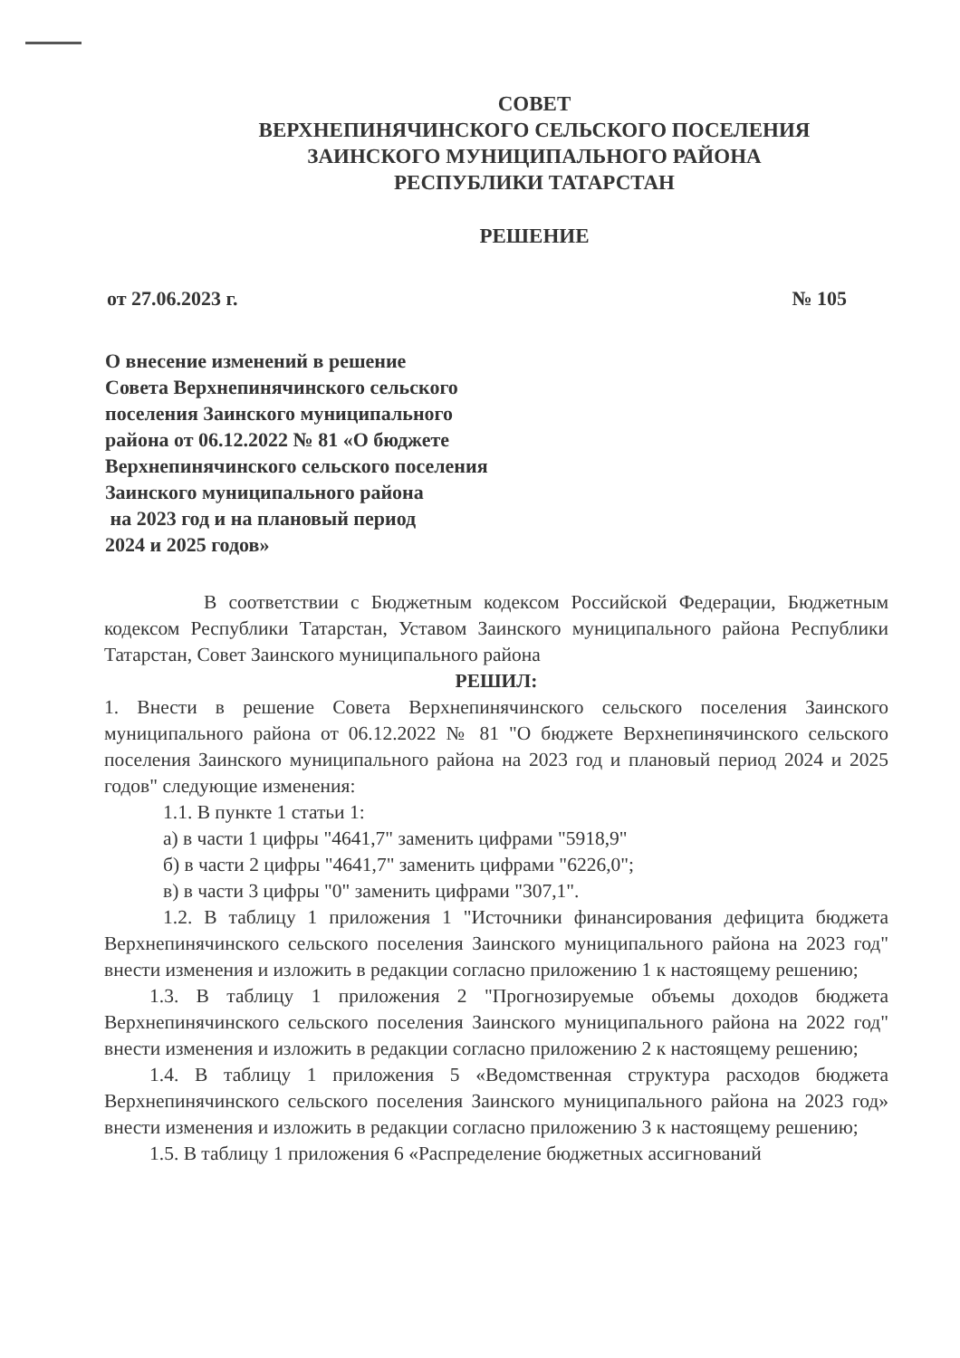СОВЕТ
ВЕРХНЕПИНЯЧИНСКОГО СЕЛЬСКОГО ПОСЕЛЕНИЯ
ЗАИНСКОГО МУНИЦИПАЛЬНОГО РАЙОНА
РЕСПУБЛИКИ ТАТАРСТАН
РЕШЕНИЕ
от 27.06.2023 г. № 105
О внесение изменений в решение
Совета Верхнепинячинского сельского
поселения Заинского муниципального
района от 06.12.2022 № 81 «О бюджете
Верхнепинячинского сельского поселения
Заинского муниципального района
на 2023 год и на плановый период
2024 и 2025 годов»
В соответствии с Бюджетным кодексом Российской Федерации, Бюджетным кодексом Республики Татарстан, Уставом Заинского муниципального района Республики Татарстан, Совет Заинского муниципального района
РЕШИЛ:
1. Внести в решение Совета Верхнепинячинского сельского поселения Заинского муниципального района от 06.12.2022 № 81 "О бюджете Верхнепинячинского сельского поселения Заинского муниципального района на 2023 год и плановый период 2024 и 2025 годов" следующие изменения:
1.1. В пункте 1 статьи 1:
а) в части 1 цифры "4641,7" заменить цифрами "5918,9"
б) в части 2 цифры "4641,7" заменить цифрами "6226,0";
в) в части 3 цифры "0" заменить цифрами "307,1".
1.2. В таблицу 1 приложения 1 "Источники финансирования дефицита бюджета Верхнепинячинского сельского поселения Заинского муниципального района на 2023 год" внести изменения и изложить в редакции согласно приложению 1 к настоящему решению;
1.3. В таблицу 1 приложения 2 "Прогнозируемые объемы доходов бюджета Верхнепинячинского сельского поселения Заинского муниципального района на 2022 год" внести изменения и изложить в редакции согласно приложению 2 к настоящему решению;
1.4. В таблицу 1 приложения 5 «Ведомственная структура расходов бюджета Верхнепинячинского сельского поселения Заинского муниципального района на 2023 год» внести изменения и изложить в редакции согласно приложению 3 к настоящему решению;
1.5. В таблицу 1 приложения 6 «Распределение бюджетных ассигнований